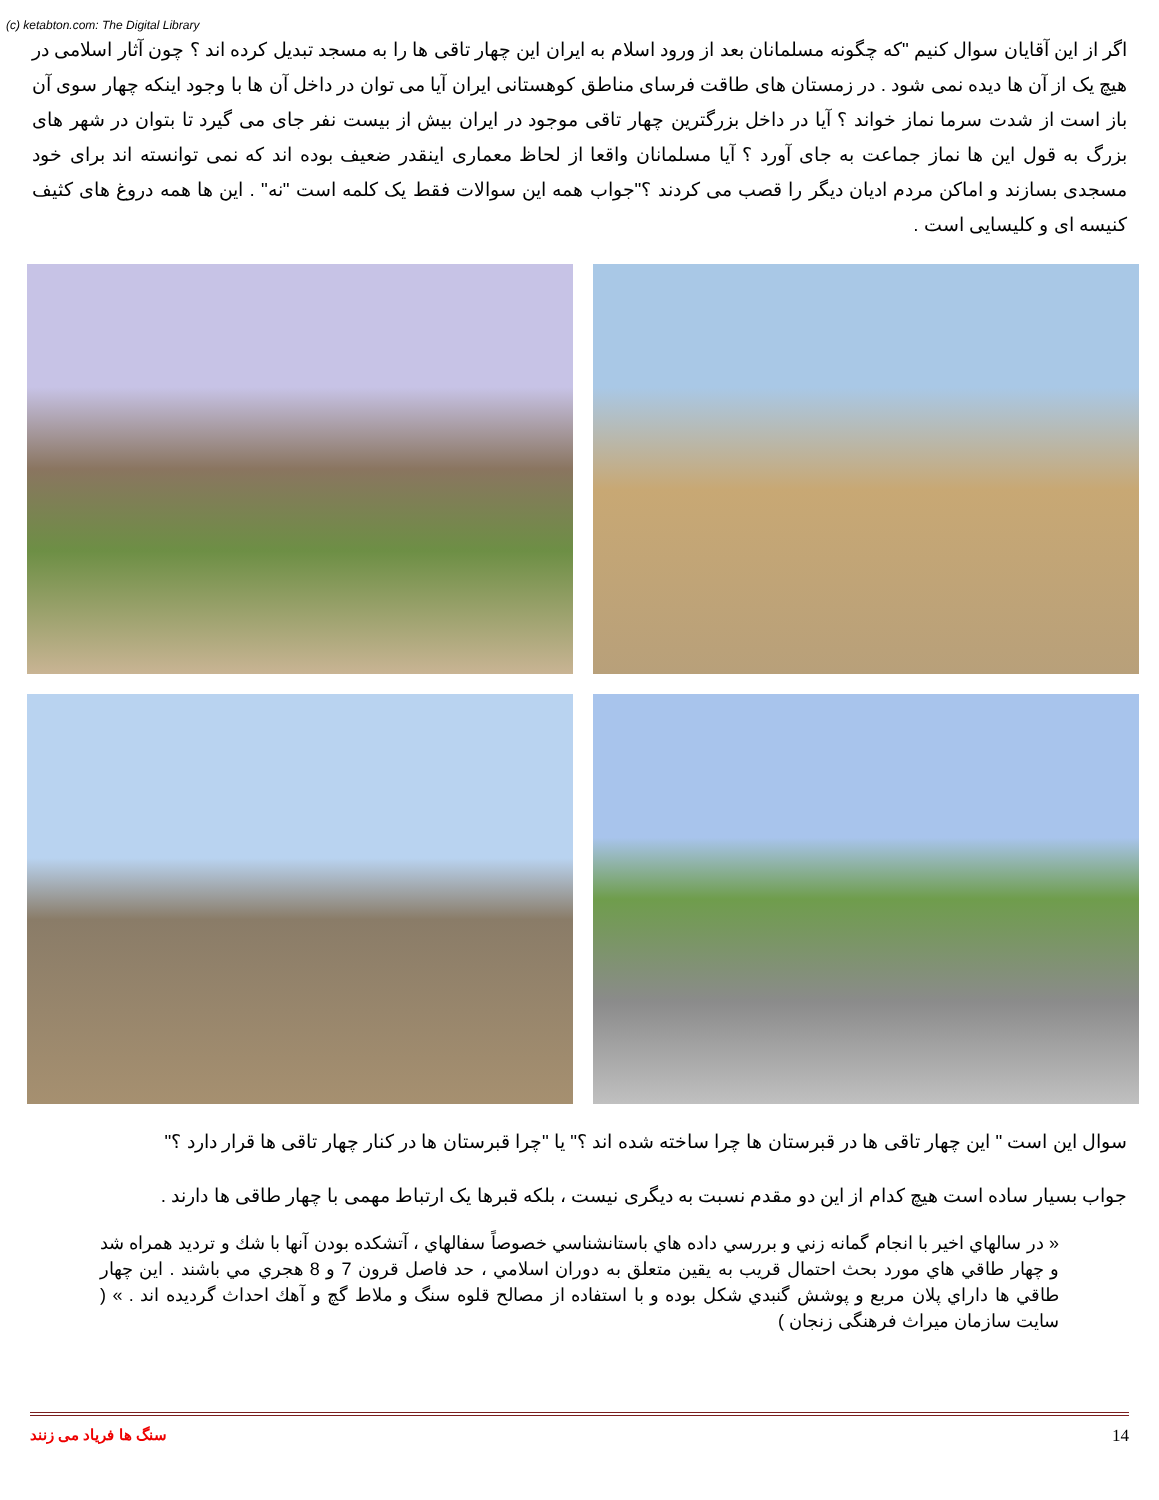(c) ketabton.com: The Digital Library
اگر از این آقایان سوال کنیم "که چگونه مسلمانان بعد از ورود اسلام به ایران این چهار تاقی ها را به مسجد تبدیل کرده اند ؟ چون آثار اسلامی در هیچ یک از آن ها دیده نمی شود . در زمستان های طاقت فرسای مناطق کوهستانی ایران آیا می توان در داخل آن ها با وجود اینکه چهار سوی آن باز است از شدت سرما نماز خواند ؟ آیا در داخل بزرگترین چهار تاقی موجود در ایران بیش از بیست نفر جای می گیرد تا بتوان در شهر های بزرگ به قول این ها نماز جماعت به جای آورد ؟ آیا مسلمانان واقعا از لحاظ معماری اینقدر ضعیف بوده اند که نمی توانسته اند برای خود مسجدی بسازند و اماکن مردم ادیان دیگر را قصب می کردند ؟"جواب همه این سوالات فقط یک کلمه است "نه" . این ها همه دروغ های کثیف کنیسه ای و کلیسایی است .
سوال این است " این چهار تاقی ها در قبرستان ها چرا ساخته شده اند ؟" یا "چرا قبرستان ها در کنار چهار تاقی ها قرار دارد ؟"
جواب بسیار ساده است هیچ کدام از این دو مقدم نسبت به دیگری نیست ، بلکه قبرها یک ارتباط مهمی با چهار طاقی ها دارند .
« در سالهاي اخير با انجام گمانه زني و بررسي داده هاي باستانشناسي خصوصاً سفالهاي ، آتشكده بودن آنها با شك و ترديد همراه شد و چهار طاقي هاي مورد بحث احتمال قريب به يقين متعلق به دوران اسلامي ، حد فاصل قرون 7 و 8 هجري مي باشند . اين چهار طاقي ها داراي پلان مربع و پوشش گنبدي شكل بوده و با استفاده از مصالح قلوه سنگ و ملاط گچ و آهك احداث گرديده اند . » ( سایت سازمان میراث فرهنگی زنجان )
سنگ ها فریاد می زنند 14